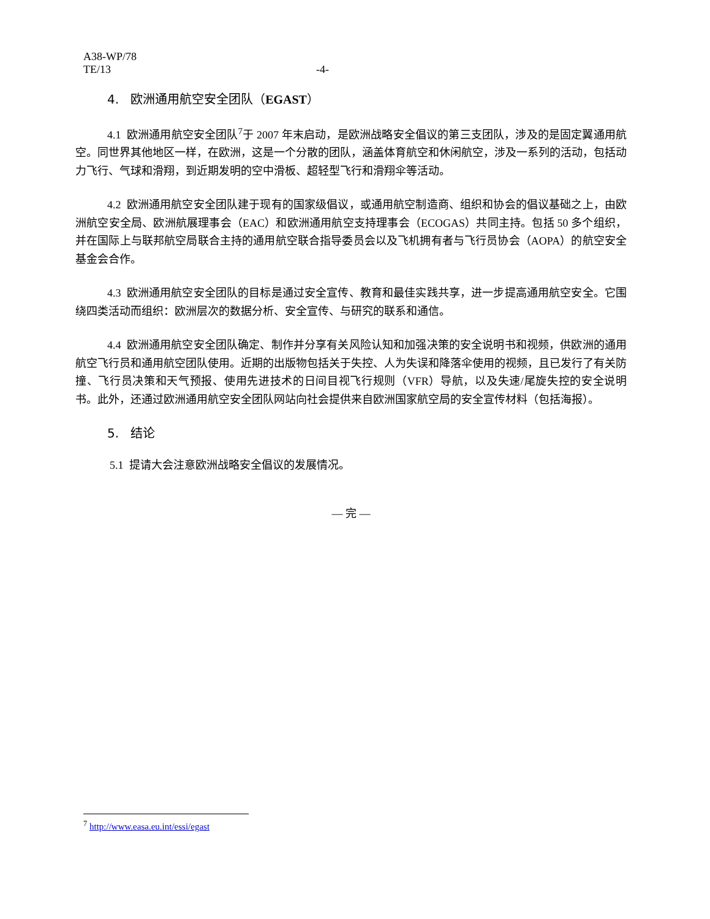A38-WP/78
TE/13
-4-
4. 欧洲通用航空安全团队（EGAST）
4.1 欧洲通用航空安全团队<sup>7</sup>于 2007 年末启动，是欧洲战略安全倡议的第三支团队，涉及的是固定翼通用航空。同世界其他地区一样，在欧洲，这是一个分散的团队，涵盖体育航空和休闲航空，涉及一系列的活动，包括动力飞行、气球和滑翔，到近期发明的空中滑板、超轻型飞行和滑翔伞等活动。
4.2 欧洲通用航空安全团队建于现有的国家级倡议，或通用航空制造商、组织和协会的倡议基础之上，由欧洲航空安全局、欧洲航展理事会（EAC）和欧洲通用航空支持理事会（ECOGAS）共同主持。包括 50 多个组织，并在国际上与联邦航空局联合主持的通用航空联合指导委员会以及飞机拥有者与飞行员协会（AOPA）的航空安全基金会合作。
4.3 欧洲通用航空安全团队的目标是通过安全宣传、教育和最佳实践共享，进一步提高通用航空安全。它围绕四类活动而组织：欧洲层次的数据分析、安全宣传、与研究的联系和通信。
4.4 欧洲通用航空安全团队确定、制作并分享有关风险认知和加强决策的安全说明书和视频，供欧洲的通用航空飞行员和通用航空团队使用。近期的出版物包括关于失控、人为失误和降落伞使用的视频，且已发行了有关防撞、飞行员决策和天气预报、使用先进技术的日间目视飞行规则（VFR）导航，以及失速/尾旋失控的安全说明书。此外，还通过欧洲通用航空安全团队网站向社会提供来自欧洲国家航空局的安全宣传材料（包括海报）。
5. 结论
5.1 提请大会注意欧洲战略安全倡议的发展情况。
— 完 —
<sup>7</sup> http://www.easa.eu.int/essi/egast